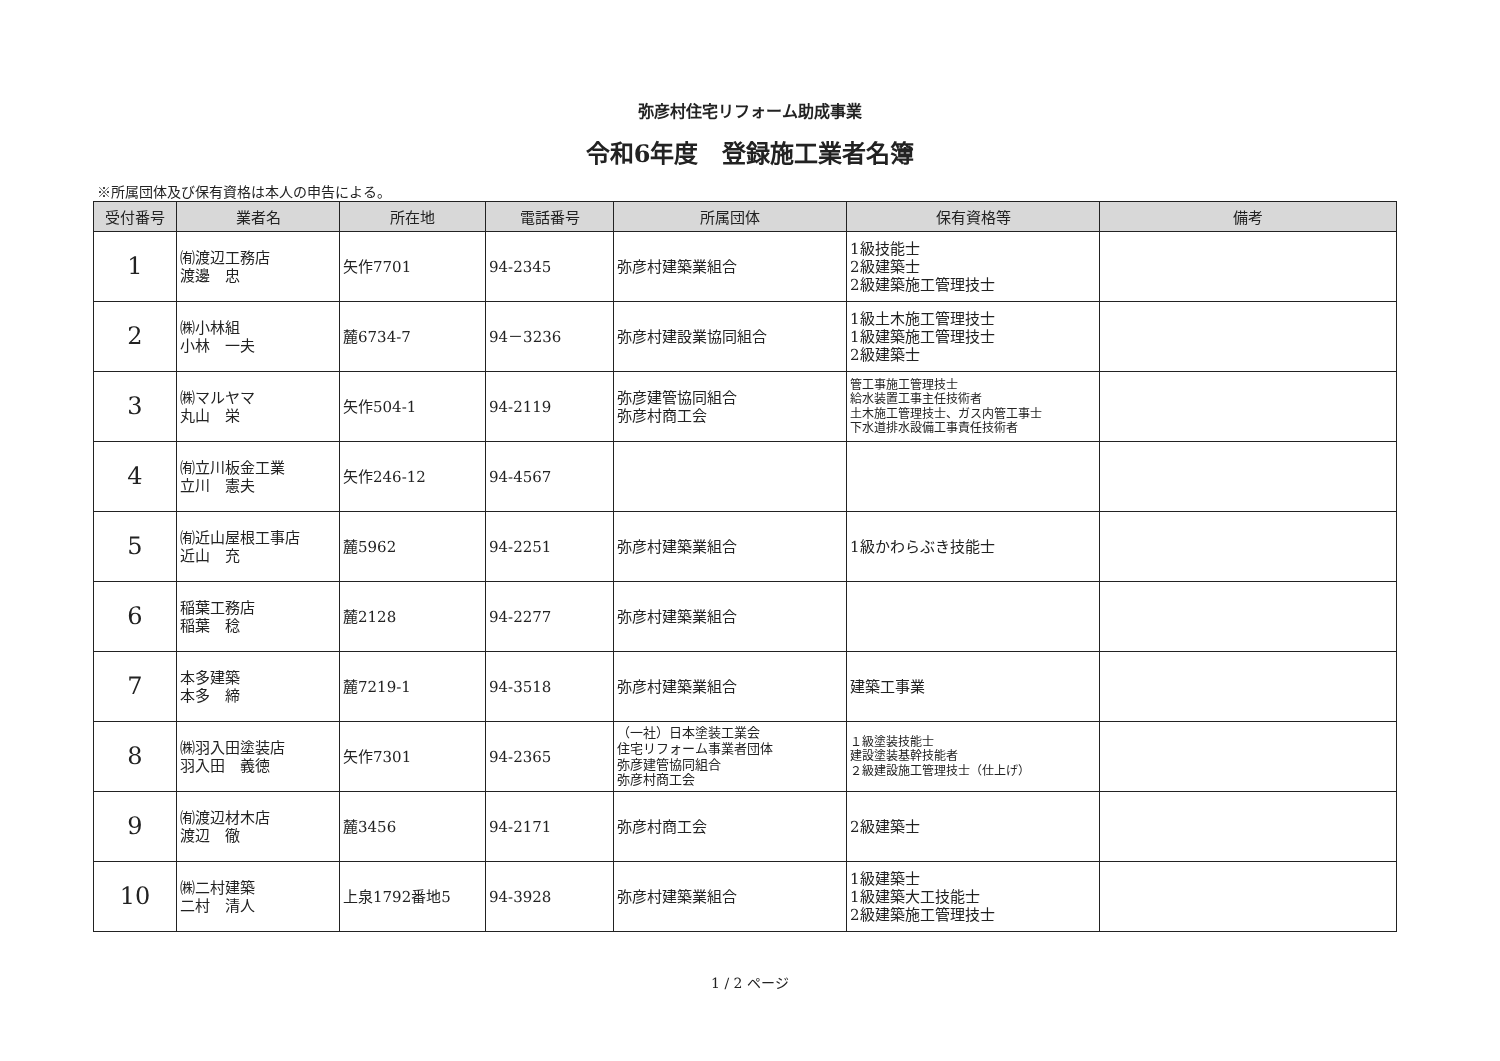弥彦村住宅リフォーム助成事業
令和6年度　登録施工業者名簿
※所属団体及び保有資格は本人の申告による。
| 受付番号 | 業者名 | 所在地 | 電話番号 | 所属団体 | 保有資格等 | 備考 |
| --- | --- | --- | --- | --- | --- | --- |
| 1 | ㈲渡辺工務店 渡邊 忠 | 矢作7701 | 94-2345 | 弥彦村建築業組合 | 1級技能士 2級建築士 2級建築施工管理技士 | |
| 2 | ㈱小林組 小林 一夫 | 麓6734-7 | 94－3236 | 弥彦村建設業協同組合 | 1級土木施工管理技士 1級建築施工管理技士 2級建築士 | |
| 3 | ㈱マルヤマ 丸山 栄 | 矢作504-1 | 94-2119 | 弥彦建管協同組合 弥彦村商工会 | 管工事施工管理技士 給水装置工事主任技術者 土木施工管理技士、ガス内管工事士 下水道排水設備工事責任技術者 | |
| 4 | ㈲立川板金工業 立川 憲夫 | 矢作246-12 | 94-4567 | | | |
| 5 | ㈲近山屋根工事店 近山 充 | 麓5962 | 94-2251 | 弥彦村建築業組合 | 1級かわらぶき技能士 | |
| 6 | 稲葉工務店 稲葉 稔 | 麓2128 | 94-2277 | 弥彦村建築業組合 | | |
| 7 | 本多建築 本多 締 | 麓7219-1 | 94-3518 | 弥彦村建築業組合 | 建築工事業 | |
| 8 | ㈱羽入田塗装店 羽入田 義徳 | 矢作7301 | 94-2365 | （一社）日本塗装工業会 住宅リフォーム事業者団体 弥彦建管協同組合 弥彦村商工会 | １級塗装技能士 建設塗装基幹技能者 ２級建設施工管理技士（仕上げ） | |
| 9 | ㈲渡辺材木店 渡辺 徹 | 麓3456 | 94-2171 | 弥彦村商工会 | 2級建築士 | |
| 10 | ㈱二村建築 二村 清人 | 上泉1792番地5 | 94-3928 | 弥彦村建築業組合 | 1級建築士 1級建築大工技能士 2級建築施工管理技士 | |
1 / 2 ページ